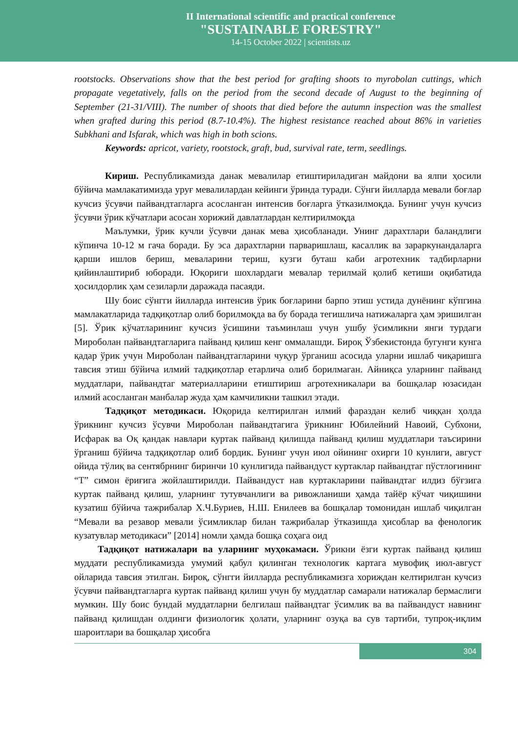II International scientific and practical conference
"SUSTAINABLE FORESTRY"
14-15 October 2022 | scientists.uz
rootstocks. Observations show that the best period for grafting shoots to myrobolan cuttings, which propagate vegetatively, falls on the period from the second decade of August to the beginning of September (21-31/VIII). The number of shoots that died before the autumn inspection was the smallest when grafted during this period (8.7-10.4%). The highest resistance reached about 86% in varieties Subkhani and Isfarak, which was high in both scions.
Keywords: apricot, variety, rootstock, graft, bud, survival rate, term, seedlings.
Кириш. Республикамизда данак мевалилар етиштириладиган майдони ва ялпи ҳосили бўйича мамлакатимизда уруғ мевалилардан кейинги ўринда туради. Сўнги йилларда мевали боғлар кучсиз ўсувчи пайвандтагларга асосланган интенсив боғларга ўтказилмоқда. Бунинг учун кучсиз ўсувчи ўрик кўчатлари асосан хорижий давлатлардан келтирилмоқда
Маълумки, ўрик кучли ўсувчи данак мева ҳисобланади. Унинг дарахтлари баландлиги кўпинча 10-12 м гача боради. Бу эса дарахтларни парваришлаш, касаллик ва зараркунандаларга қарши ишлов бериш, меваларини териш, кузги буташ каби агротехник тадбирларни қийинлаштириб юборади. Юқориги шохлардаги мевалар терилмай қолиб кетиши оқибатида ҳосилдорлик ҳам сезиларли даражада пасаяди.
Шу боис сўнгги йилларда интенсив ўрик боғларини барпо этиш устида дунёнинг кўпгина мамлакатларида тадқиқотлар олиб борилмоқда ва бу борада тегишлича натижаларга ҳам эришилган [5]. Ўрик кўчатларининг кучсиз ўсишини таъминлаш учун ушбу ўсимликни янги турдаги Миробoлан пайвандтагларига пайванд қилиш кенг оммалашди. Бироқ Ўзбекистонда бугунги кунга қадар ўрик учун Миробoлан пайвандтагларини чуқур ўрганиш асосида уларни ишлаб чиқаришга тавсия этиш бўйича илмий тадқиқотлар етарлича олиб борилмаган. Айниқса уларнинг пайванд муддатлари, пайвандтаг материалларини етиштириш агротехникалари ва бошқалар юзасидан илмий асосланган манбалар жуда ҳам камчиликни ташкил этади.
Тадқиқот методикаси. Юқорида келтирилган илмий фараздан келиб чиққан ҳолда ўрикнинг кучсиз ўсувчи Миробoлан пайвандтагига ўрикнинг Юбилейний Навоий, Субхони, Исфарак ва Оқ қандак навлари куртак пайванд қилишда пайванд қилиш муддатлари таъсирини ўрганиш бўйича тадқиқотлар олиб бордик. Бунинг учун июл ойининг охирги 10 кунлиги, август ойида тўлиқ ва сентябрнинг биринчи 10 кунлигида пайвандуст куртаклар пайвандтаг пўстлоғининг “Т” симон ёриғига жойлаштирилди. Пайвандуст нав куртакларини пайвандтаг илдиз бўғзига куртак пайванд қилиш, уларнинг тутувчанлиги ва ривожланиши ҳамда тайёр кўчат чиқишини кузатиш бўйича тажрибалар Х.Ч.Буриев, Н.Ш. Енилеев ва бошқалар томонидан ишлаб чиқилган “Мевали ва резавор мевали ўсимликлар билан тажрибалар ўтказишда ҳисоблар ва фенологик кузатувлар методикаси” [2014] номли ҳамда бошқа соҳага оид
Тадқиқот натижалари ва уларнинг муҳокамаси. Ўрикни ёзги куртак пайванд қилиш муддати республикамизда умумий қабул қилинган технологик картага мувофиқ июл-август ойларида тавсия этилган. Бироқ, сўнгги йилларда республикамизга хориждан келтирилган кучсиз ўсувчи пайвандтагларга куртак пайванд қилиш учун бу муддатлар самарали натижалар бермаслиги мумкин. Шу боис бундай муддатларни белгилаш пайвандтаг ўсимлик ва ва пайвандуст навнинг пайванд қилишдан олдинги физиологик ҳолати, уларнинг озуқа ва сув тартиби, тупроқ-иқлим шароитлари ва бошқалар ҳисобга
304